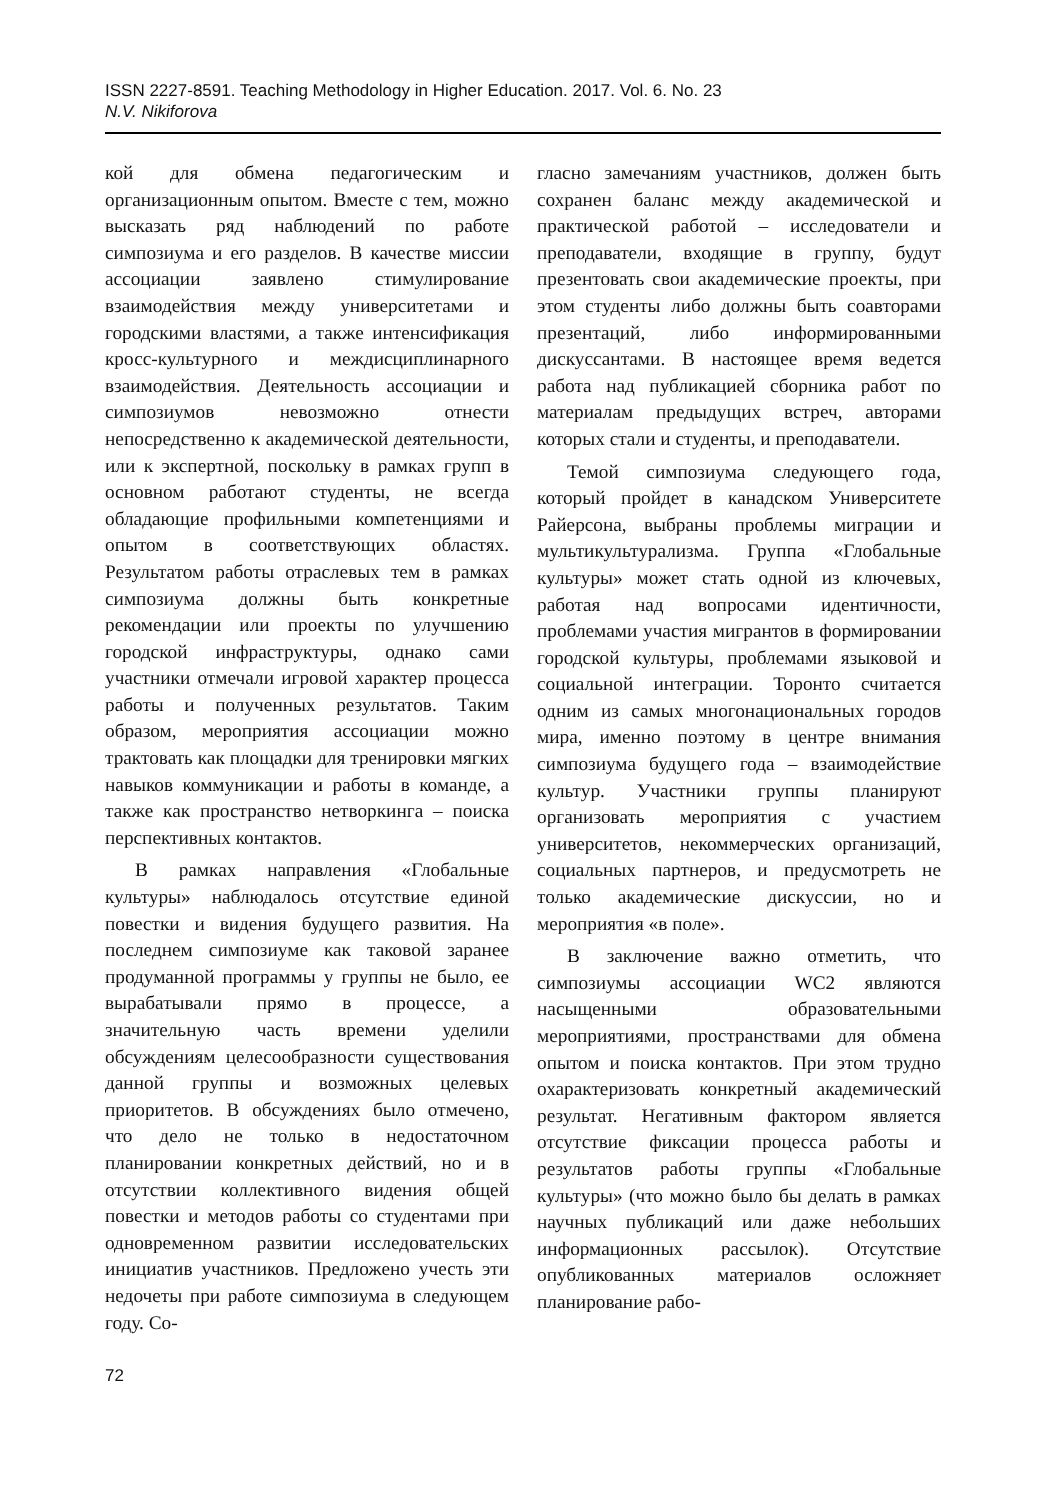ISSN 2227-8591. Teaching Methodology in Higher Education. 2017. Vol. 6. No. 23
N.V. Nikiforova
кой для обмена педагогическим и организационным опытом. Вместе с тем, можно высказать ряд наблюдений по работе симпозиума и его разделов. В качестве миссии ассоциации заявлено стимулирование взаимодействия между университетами и городскими властями, а также интенсификация кросс-культурного и междисциплинарного взаимодействия. Деятельность ассоциации и симпозиумов невозможно отнести непосредственно к академической деятельности, или к экспертной, поскольку в рамках групп в основном работают студенты, не всегда обладающие профильными компетенциями и опытом в соответствующих областях. Результатом работы отраслевых тем в рамках симпозиума должны быть конкретные рекомендации или проекты по улучшению городской инфраструктуры, однако сами участники отмечали игровой характер процесса работы и полученных результатов. Таким образом, мероприятия ассоциации можно трактовать как площадки для тренировки мягких навыков коммуникации и работы в команде, а также как пространство нетворкинга – поиска перспективных контактов.
В рамках направления «Глобальные культуры» наблюдалось отсутствие единой повестки и видения будущего развития. На последнем симпозиуме как таковой заранее продуманной программы у группы не было, ее вырабатывали прямо в процессе, а значительную часть времени уделили обсуждениям целесообразности существования данной группы и возможных целевых приоритетов. В обсуждениях было отмечено, что дело не только в недостаточном планировании конкретных действий, но и в отсутствии коллективного видения общей повестки и методов работы со студентами при одновременном развитии исследовательских инициатив участников. Предложено учесть эти недочеты при работе симпозиума в следующем году. Со-
гласно замечаниям участников, должен быть сохранен баланс между академической и практической работой – исследователи и преподаватели, входящие в группу, будут презентовать свои академические проекты, при этом студенты либо должны быть соавторами презентаций, либо информированными дискуссантами. В настоящее время ведется работа над публикацией сборника работ по материалам предыдущих встреч, авторами которых стали и студенты, и преподаватели.
Темой симпозиума следующего года, который пройдет в канадском Университете Райерсона, выбраны проблемы миграции и мультикультурализма. Группа «Глобальные культуры» может стать одной из ключевых, работая над вопросами идентичности, проблемами участия мигрантов в формировании городской культуры, проблемами языковой и социальной интеграции. Торонто считается одним из самых многонациональных городов мира, именно поэтому в центре внимания симпозиума будущего года – взаимодействие культур. Участники группы планируют организовать мероприятия с участием университетов, некоммерческих организаций, социальных партнеров, и предусмотреть не только академические дискуссии, но и мероприятия «в поле».
В заключение важно отметить, что симпозиумы ассоциации WC2 являются насыщенными образовательными мероприятиями, пространствами для обмена опытом и поиска контактов. При этом трудно охарактеризовать конкретный академический результат. Негативным фактором является отсутствие фиксации процесса работы и результатов работы группы «Глобальные культуры» (что можно было бы делать в рамках научных публикаций или даже небольших информационных рассылок). Отсутствие опубликованных материалов осложняет планирование рабо-
72